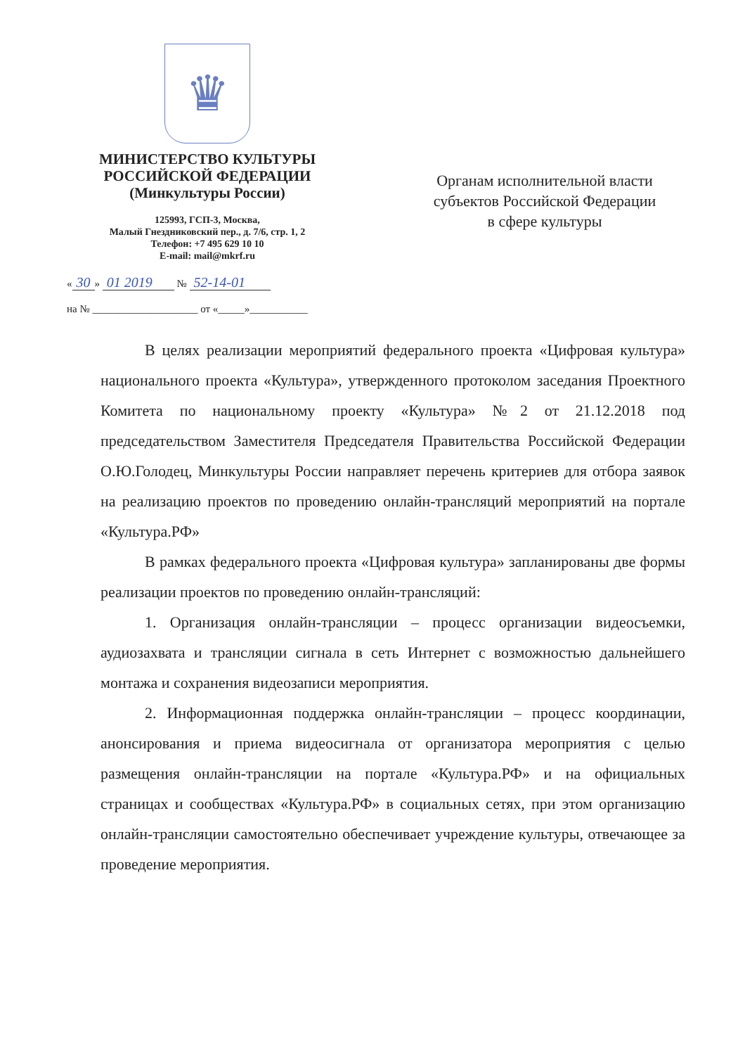♛
МИНИСТЕРСТВО КУЛЬТУРЫ
РОССИЙСКОЙ ФЕДЕРАЦИИ
(Минкультуры России)
125993, ГСП-3, Москва,
Малый Гнездниковский пер., д. 7/6, стр. 1, 2
Телефон: +7 495 629 10 10
E-mail: mail@mkrf.ru
« 30 » 01 2019 № 52-14-01
на № ____________________ от «_____»___________
Органам исполнительной власти
субъектов Российской Федерации
в сфере культуры
В целях реализации мероприятий федерального проекта «Цифровая культура» национального проекта «Культура», утвержденного протоколом заседания Проектного Комитета по национальному проекту «Культура» №2 от 21.12.2018 под председательством Заместителя Председателя Правительства Российской Федерации О.Ю.Голодец, Минкультуры России направляет перечень критериев для отбора заявок на реализацию проектов по проведению онлайн-трансляций мероприятий на портале «Культура.РФ»
В рамках федерального проекта «Цифровая культура» запланированы две формы реализации проектов по проведению онлайн-трансляций:
1. Организация онлайн-трансляции – процесс организации видеосъемки, аудиозахвата и трансляции сигнала в сеть Интернет с возможностью дальнейшего монтажа и сохранения видеозаписи мероприятия.
2. Информационная поддержка онлайн-трансляции – процесс координации, анонсирования и приема видеосигнала от организатора мероприятия с целью размещения онлайн-трансляции на портале «Культура.РФ» и на официальных страницах и сообществах «Культура.РФ» в социальных сетях, при этом организацию онлайн-трансляции самостоятельно обеспечивает учреждение культуры, отвечающее за проведение мероприятия.